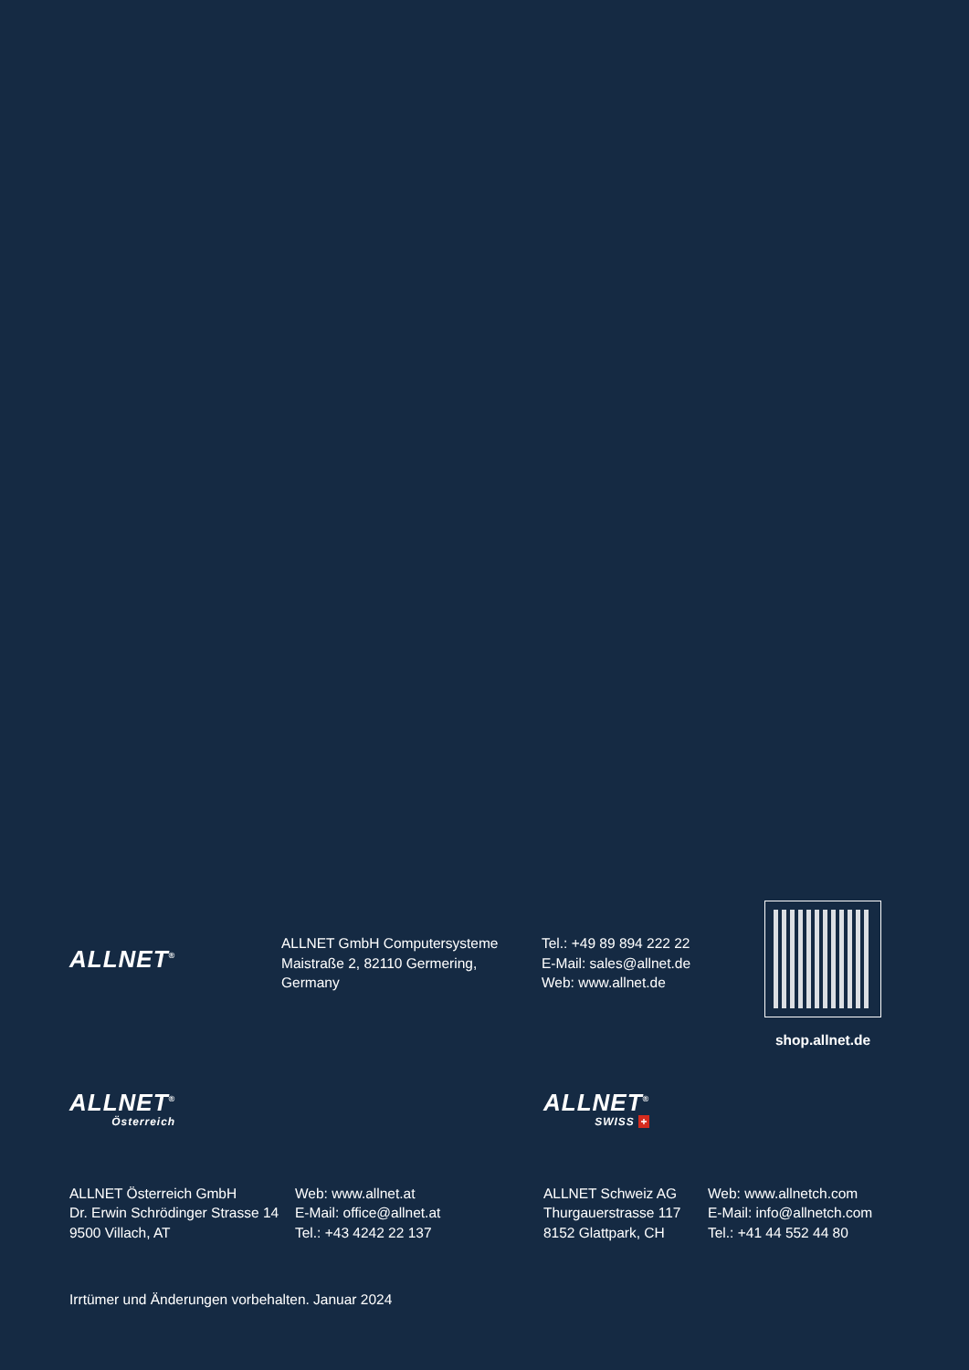ALLNET<sup>®</sup>
ALLNET GmbH Computersysteme
Maistraße 2, 82110 Germering,
Germany
Tel.: +49 89 894 222 22
E-Mail: sales@allnet.de
Web: www.allnet.de
shop.allnet.de
ALLNET<sup>®</sup>
Österreich
ALLNET<sup>®</sup>
SWISS +
ALLNET Österreich GmbH
Dr. Erwin Schrödinger Strasse 14
9500 Villach, AT
Web: www.allnet.at
E-Mail: office@allnet.at
Tel.: +43 4242 22 137
ALLNET Schweiz AG
Thurgauerstrasse 117
8152 Glattpark, CH
Web: www.allnetch.com
E-Mail: info@allnetch.com
Tel.: +41 44 552 44 80
Irrtümer und Änderungen vorbehalten. Januar 2024